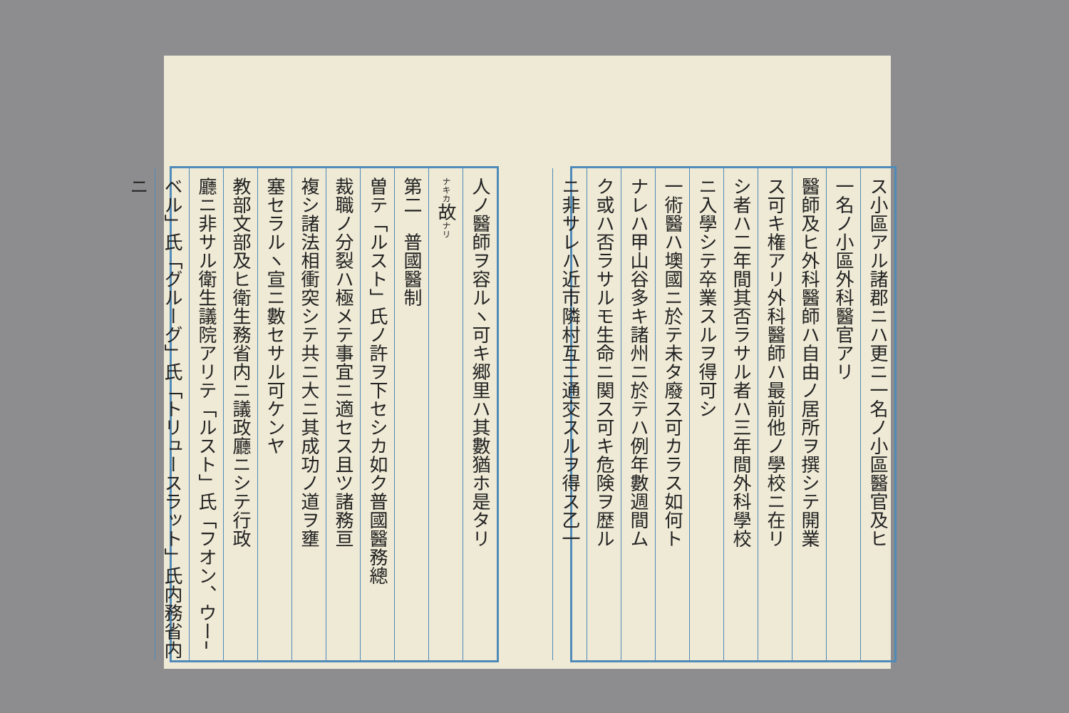人ノ醫師ヲ容ルヽ可キ郷里ハ其數猶ホ是タリ
ナキカ故ナリ
第二　普國醫制
曽テ「ルスト」氏ノ許ヲ下セシカ如ク普國醫務總
裁職ノ分裂ハ極メテ事宜ニ適セス且ツ諸務亘
複シ諸法相衝突シテ共ニ大ニ其成功ノ道ヲ壅
塞セラルヽ宣ニ數セサル可ケンヤ
教部文部及ヒ衛生務省内ニ議政廳ニシテ行政
廳ニ非サル衛生議院アリテ「ルスト」氏「フオン、ウーｰ
ベル」氏「グルーグ」氏「トリュースラット」氏内務省内ニ
ス小區アル諸郡ニハ更ニ一名ノ小區醫官及ヒ
一名ノ小區外科醫官アリ
醫師及ヒ外科醫師ハ自由ノ居所ヲ撰シテ開業
ス可キ権アリ外科醫師ハ最前他ノ學校ニ在リ
シ者ハ二年間其否ラサル者ハ三年間外科學校
ニ入學シテ卒業スルヲ得可シ
一術醫ハ墺國ニ於テ未タ廢ス可カラス如何ト
ナレハ甲山谷多キ諸州ニ於テハ例年數週間ム
ク或ハ否ラサルモ生命ニ関ス可キ危険ヲ歴ル
ニ非サレハ近市隣村互ニ通交スルヲ得ス乙一